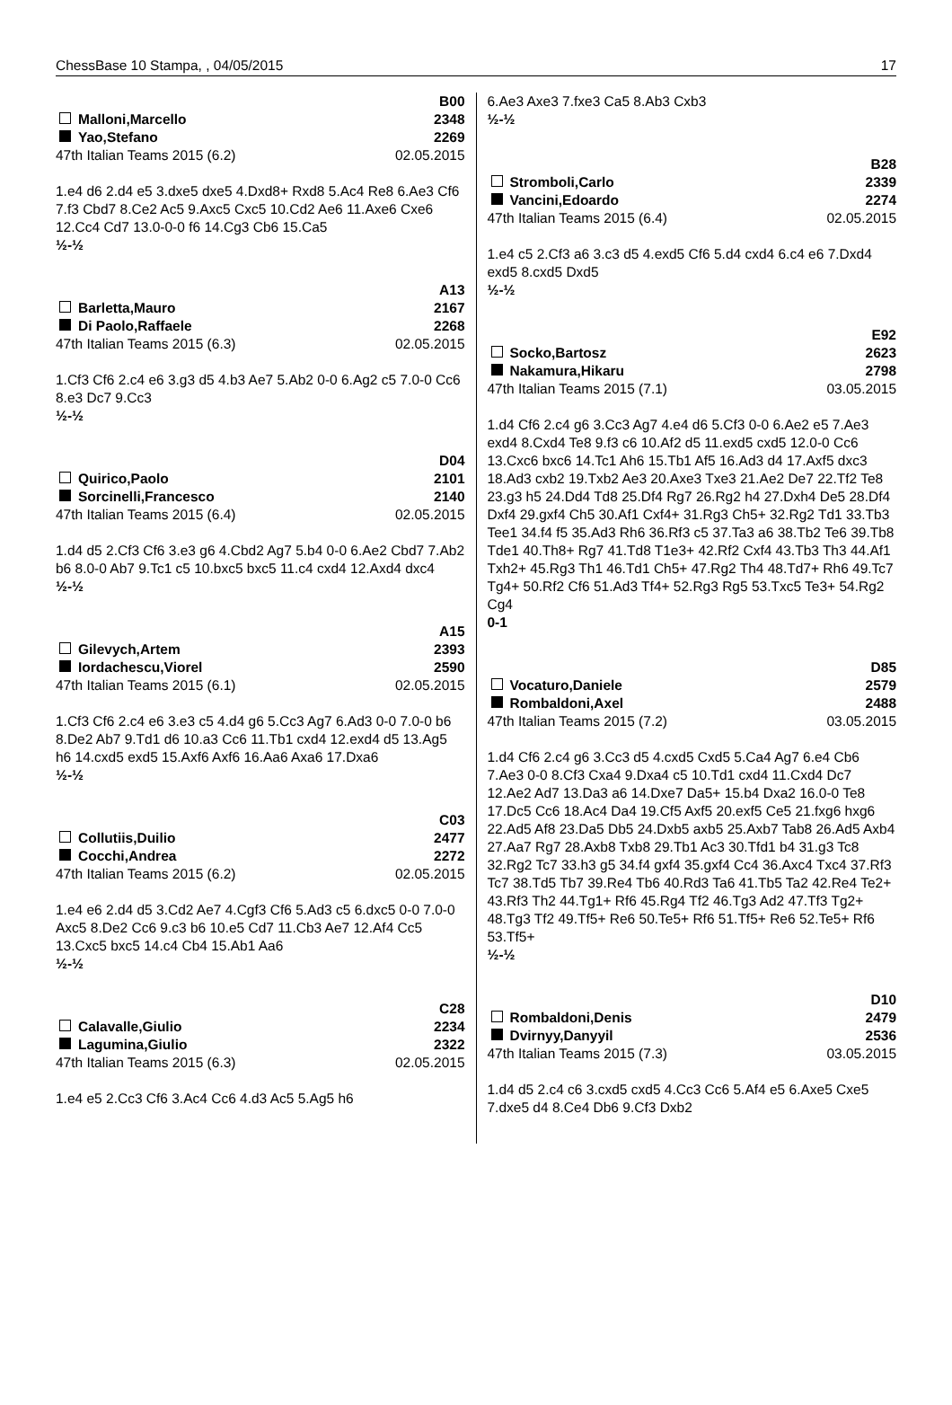ChessBase 10 Stampa, , 04/05/2015 17
B00
Malloni,Marcello 2348
Yao,Stefano 2269
47th Italian Teams 2015 (6.2) 02.05.2015
1.e4 d6 2.d4 e5 3.dxe5 dxe5 4.Dxd8+ Rxd8 5.Ac4 Re8 6.Ae3 Cf6 7.f3 Cbd7 8.Ce2 Ac5 9.Axc5 Cxc5 10.Cd2 Ae6 11.Axe6 Cxe6 12.Cc4 Cd7 13.0-0-0 f6 14.Cg3 Cb6 15.Ca5
½-½
A13
Barletta,Mauro 2167
Di Paolo,Raffaele 2268
47th Italian Teams 2015 (6.3) 02.05.2015
1.Cf3 Cf6 2.c4 e6 3.g3 d5 4.b3 Ae7 5.Ab2 0-0 6.Ag2 c5 7.0-0 Cc6 8.e3 Dc7 9.Cc3
½-½
D04
Quirico,Paolo 2101
Sorcinelli,Francesco 2140
47th Italian Teams 2015 (6.4) 02.05.2015
1.d4 d5 2.Cf3 Cf6 3.e3 g6 4.Cbd2 Ag7 5.b4 0-0 6.Ae2 Cbd7 7.Ab2 b6 8.0-0 Ab7 9.Tc1 c5 10.bxc5 bxc5 11.c4 cxd4 12.Axd4 dxc4
½-½
A15
Gilevych,Artem 2393
Iordachescu,Viorel 2590
47th Italian Teams 2015 (6.1) 02.05.2015
1.Cf3 Cf6 2.c4 e6 3.e3 c5 4.d4 g6 5.Cc3 Ag7 6.Ad3 0-0 7.0-0 b6 8.De2 Ab7 9.Td1 d6 10.a3 Cc6 11.Tb1 cxd4 12.exd4 d5 13.Ag5 h6 14.cxd5 exd5 15.Axf6 Axf6 16.Aa6 Axa6 17.Dxa6
½-½
C03
Collutiis,Duilio 2477
Cocchi,Andrea 2272
47th Italian Teams 2015 (6.2) 02.05.2015
1.e4 e6 2.d4 d5 3.Cd2 Ae7 4.Cgf3 Cf6 5.Ad3 c5 6.dxc5 0-0 7.0-0 Axc5 8.De2 Cc6 9.c3 b6 10.e5 Cd7 11.Cb3 Ae7 12.Af4 Cc5 13.Cxc5 bxc5 14.c4 Cb4 15.Ab1 Aa6
½-½
C28
Calavalle,Giulio 2234
Lagumina,Giulio 2322
47th Italian Teams 2015 (6.3) 02.05.2015
1.e4 e5 2.Cc3 Cf6 3.Ac4 Cc6 4.d3 Ac5 5.Ag5 h6
6.Ae3 Axe3 7.fxe3 Ca5 8.Ab3 Cxb3
½-½
B28
Stromboli,Carlo 2339
Vancini,Edoardo 2274
47th Italian Teams 2015 (6.4) 02.05.2015
1.e4 c5 2.Cf3 a6 3.c3 d5 4.exd5 Cf6 5.d4 cxd4 6.c4 e6 7.Dxd4 exd5 8.cxd5 Dxd5
½-½
E92
Socko,Bartosz 2623
Nakamura,Hikaru 2798
47th Italian Teams 2015 (7.1) 03.05.2015
1.d4 Cf6 2.c4 g6 3.Cc3 Ag7 4.e4 d6 5.Cf3 0-0 6.Ae2 e5 7.Ae3 exd4 8.Cxd4 Te8 9.f3 c6 10.Af2 d5 11.exd5 cxd5 12.0-0 Cc6 13.Cxc6 bxc6 14.Tc1 Ah6 15.Tb1 Af5 16.Ad3 d4 17.Axf5 dxc3 18.Ad3 cxb2 19.Txb2 Ae3 20.Axe3 Txe3 21.Ae2 De7 22.Tf2 Te8 23.g3 h5 24.Dd4 Td8 25.Df4 Rg7 26.Rg2 h4 27.Dxh4 De5 28.Df4 Dxf4 29.gxf4 Ch5 30.Af1 Cxf4+ 31.Rg3 Ch5+ 32.Rg2 Td1 33.Tb3 Tee1 34.f4 f5 35.Ad3 Rh6 36.Rf3 c5 37.Ta3 a6 38.Tb2 Te6 39.Tb8 Tde1 40.Th8+ Rg7 41.Td8 T1e3+ 42.Rf2 Cxf4 43.Tb3 Th3 44.Af1 Txh2+ 45.Rg3 Th1 46.Td1 Ch5+ 47.Rg2 Th4 48.Td7+ Rh6 49.Tc7 Tg4+ 50.Rf2 Cf6 51.Ad3 Tf4+ 52.Rg3 Rg5 53.Txc5 Te3+ 54.Rg2 Cg4
0-1
D85
Vocaturo,Daniele 2579
Rombaldoni,Axel 2488
47th Italian Teams 2015 (7.2) 03.05.2015
1.d4 Cf6 2.c4 g6 3.Cc3 d5 4.cxd5 Cxd5 5.Ca4 Ag7 6.e4 Cb6 7.Ae3 0-0 8.Cf3 Cxa4 9.Dxa4 c5 10.Td1 cxd4 11.Cxd4 Dc7 12.Ae2 Ad7 13.Da3 a6 14.Dxe7 Da5+ 15.b4 Dxa2 16.0-0 Te8 17.Dc5 Cc6 18.Ac4 Da4 19.Cf5 Axf5 20.exf5 Ce5 21.fxg6 hxg6 22.Ad5 Af8 23.Da5 Db5 24.Dxb5 axb5 25.Axb7 Tab8 26.Ad5 Axb4 27.Aa7 Rg7 28.Axb8 Txb8 29.Tb1 Ac3 30.Tfd1 b4 31.g3 Tc8 32.Rg2 Tc7 33.h3 g5 34.f4 gxf4 35.gxf4 Cc4 36.Axc4 Txc4 37.Rf3 Tc7 38.Td5 Tb7 39.Re4 Tb6 40.Rd3 Ta6 41.Tb5 Ta2 42.Re4 Te2+ 43.Rf3 Th2 44.Tg1+ Rf6 45.Rg4 Tf2 46.Tg3 Ad2 47.Tf3 Tg2+ 48.Tg3 Tf2 49.Tf5+ Re6 50.Te5+ Rf6 51.Tf5+ Re6 52.Te5+ Rf6 53.Tf5+
½-½
D10
Rombaldoni,Denis 2479
Dvirnyy,Danyyil 2536
47th Italian Teams 2015 (7.3) 03.05.2015
1.d4 d5 2.c4 c6 3.cxd5 cxd5 4.Cc3 Cc6 5.Af4 e5 6.Axe5 Cxe5 7.dxe5 d4 8.Ce4 Db6 9.Cf3 Dxb2